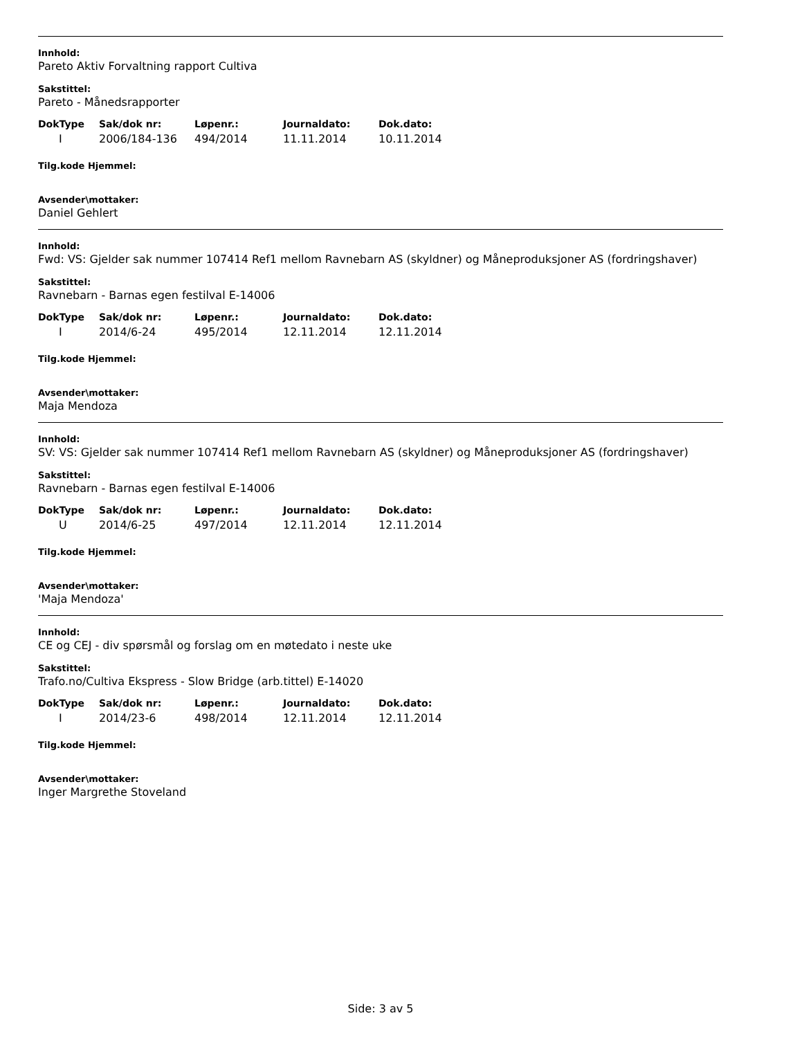Innhold:
Pareto Aktiv Forvaltning rapport Cultiva
Sakstittel:
Pareto - Månedsrapporter
| DokType | Sak/dok nr: | Løpenr.: | Journaldato: | Dok.dato: |
| --- | --- | --- | --- | --- |
| I | 2006/184-136 | 494/2014 | 11.11.2014 | 10.11.2014 |
Tilg.kode Hjemmel:
Avsender\mottaker:
Daniel Gehlert
Innhold:
Fwd: VS: Gjelder sak nummer 107414 Ref1 mellom Ravnebarn AS (skyldner) og Måneproduksjoner AS (fordringshaver)
Sakstittel:
Ravnebarn - Barnas egen festilval E-14006
| DokType | Sak/dok nr: | Løpenr.: | Journaldato: | Dok.dato: |
| --- | --- | --- | --- | --- |
| I | 2014/6-24 | 495/2014 | 12.11.2014 | 12.11.2014 |
Tilg.kode Hjemmel:
Avsender\mottaker:
Maja Mendoza
Innhold:
SV: VS: Gjelder sak nummer 107414 Ref1 mellom Ravnebarn AS (skyldner) og Måneproduksjoner AS (fordringshaver)
Sakstittel:
Ravnebarn - Barnas egen festilval E-14006
| DokType | Sak/dok nr: | Løpenr.: | Journaldato: | Dok.dato: |
| --- | --- | --- | --- | --- |
| U | 2014/6-25 | 497/2014 | 12.11.2014 | 12.11.2014 |
Tilg.kode Hjemmel:
Avsender\mottaker:
'Maja Mendoza'
Innhold:
CE og CEJ - div spørsmål og forslag om en møtedato i neste uke
Sakstittel:
Trafo.no/Cultiva Ekspress - Slow Bridge (arb.tittel) E-14020
| DokType | Sak/dok nr: | Løpenr.: | Journaldato: | Dok.dato: |
| --- | --- | --- | --- | --- |
| I | 2014/23-6 | 498/2014 | 12.11.2014 | 12.11.2014 |
Tilg.kode Hjemmel:
Avsender\mottaker:
Inger Margrethe Stoveland
Side: 3 av 5